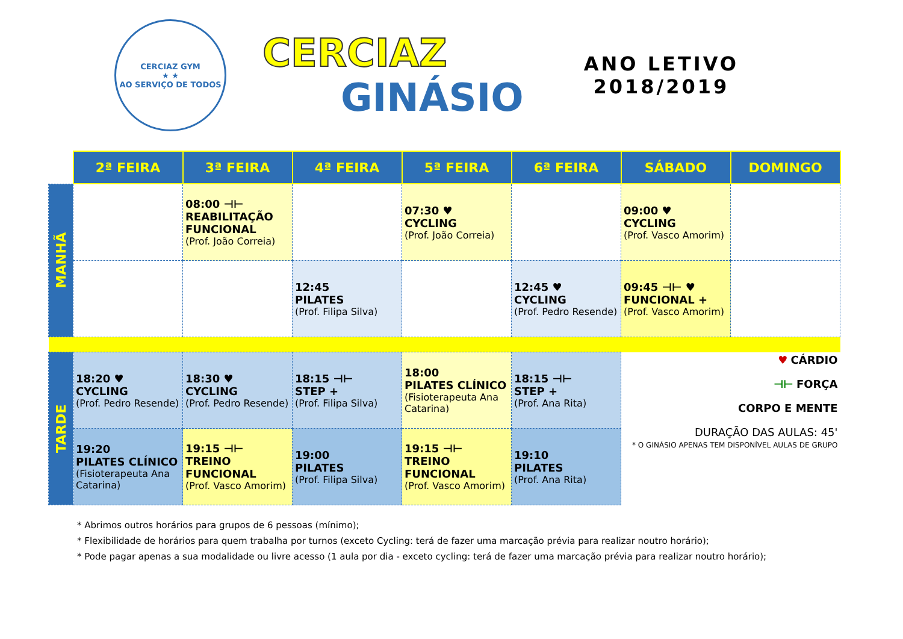CERCIAZ GYM
★ ★
AO SERVIÇO DE TODOS
CERCIAZ
GINÁSIO
ANO LETIVO
2018/2019
| | 2ª FEIRA | 3ª FEIRA | 4ª FEIRA | 5ª FEIRA | 6ª FEIRA | SÁBADO | DOMINGO |
| --- | --- | --- | --- | --- | --- | --- | --- |
| MANHÃ | | 08:00 ⊣⊢ REABILITAÇÃO FUNCIONAL (Prof. João Correia) | | 07:30 ♥ CYCLING (Prof. João Correia) | | 09:00 ♥ CYCLING (Prof. Vasco Amorim) | |
| | | | 12:45 PILATES (Prof. Filipa Silva) | | 12:45 ♥ CYCLING (Prof. Pedro Resende) | 09:45 ⊣⊢ ♥ FUNCIONAL + (Prof. Vasco Amorim) | |
| TARDE | 18:20 ♥ CYCLING (Prof. Pedro Resende) | 18:30 ♥ CYCLING (Prof. Pedro Resende) | 18:15 ⊣⊢ STEP + (Prof. Filipa Silva) | 18:00 PILATES CLÍNICO (Fisioterapeuta Ana Catarina) | 18:15 ⊣⊢ STEP + (Prof. Ana Rita) | ♥ CÁRDIO ⊣⊢ FORÇA CORPO E MENTE DURAÇÃO DAS AULAS: 45' * O GINÁSIO APENAS TEM DISPONÍVEL AULAS DE GRUPO | |
| | 19:20 PILATES CLÍNICO (Fisioterapeuta Ana Catarina) | 19:15 ⊣⊢ TREINO FUNCIONAL (Prof. Vasco Amorim) | 19:00 PILATES (Prof. Filipa Silva) | 19:15 ⊣⊢ TREINO FUNCIONAL (Prof. Vasco Amorim) | 19:10 PILATES (Prof. Ana Rita) | | |
* Abrimos outros horários para grupos de 6 pessoas (mínimo);
* Flexibilidade de horários para quem trabalha por turnos (exceto Cycling: terá de fazer uma marcação prévia para realizar noutro horário);
* Pode pagar apenas a sua modalidade ou livre acesso (1 aula por dia - exceto cycling: terá de fazer uma marcação prévia para realizar noutro horário);